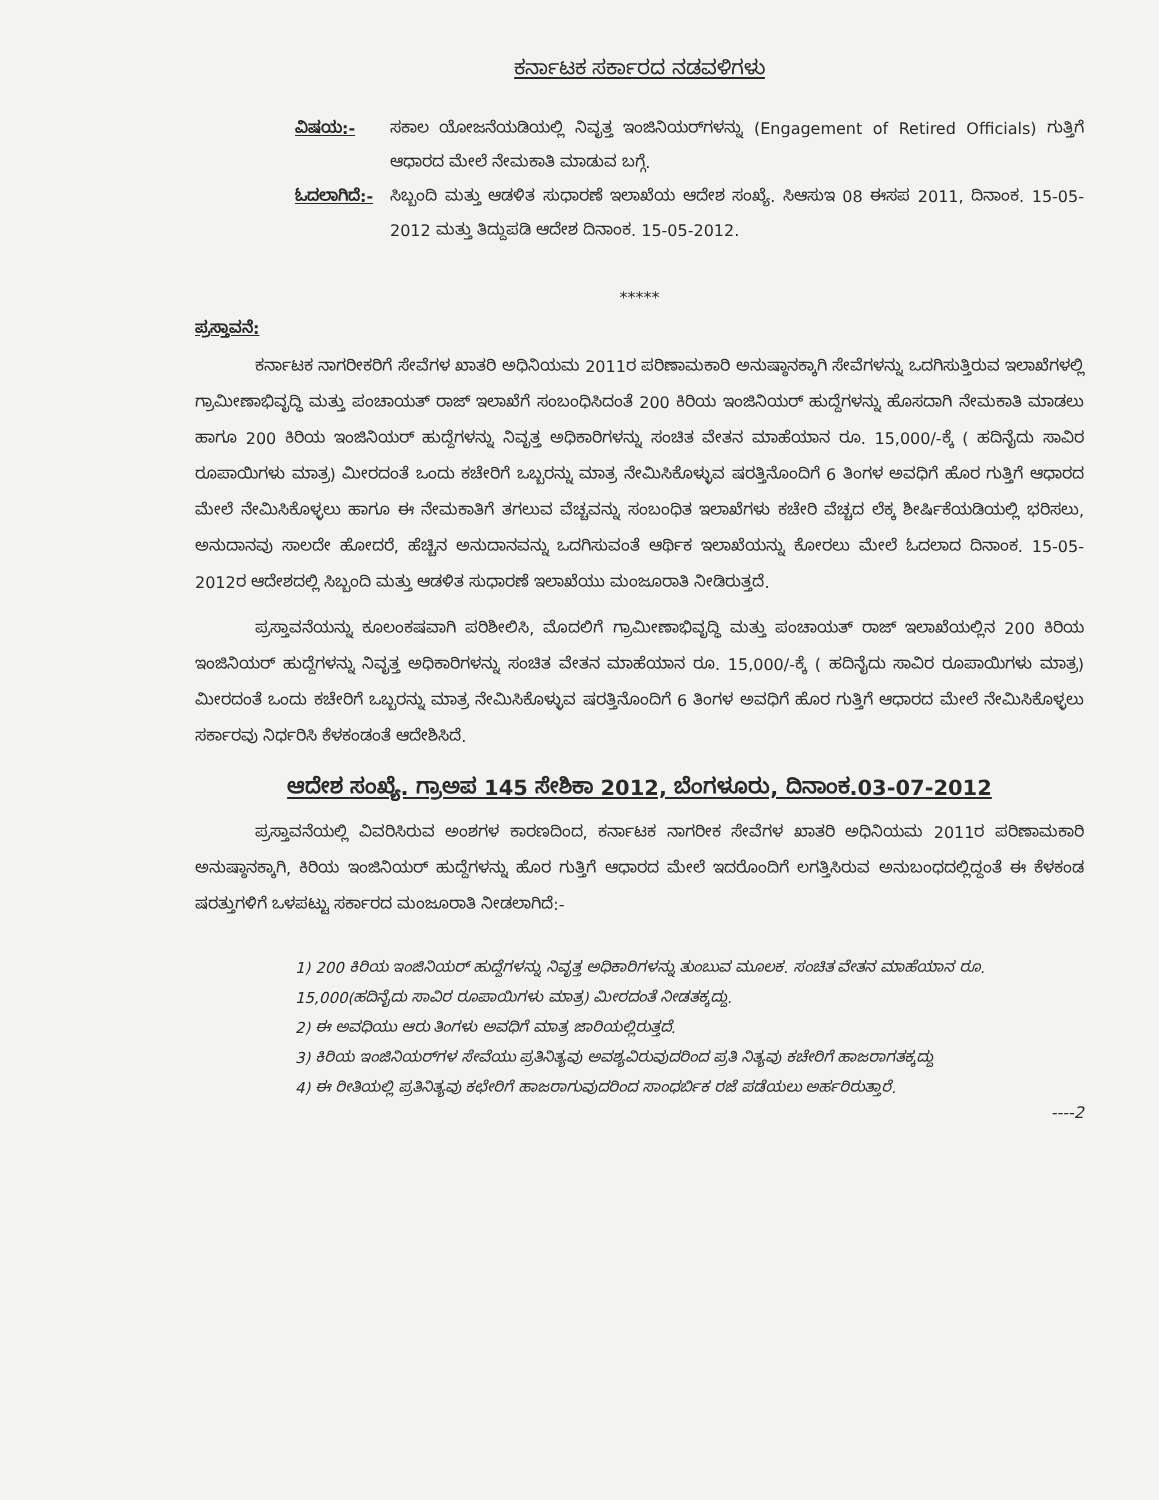ಕರ್ನಾಟಕ ಸರ್ಕಾರದ ನಡವಳಿಗಳು
ವಿಷಯ:- ಸಕಾಲ ಯೋಜನೆಯಡಿಯಲ್ಲಿ ನಿವೃತ್ತ ಇಂಜಿನಿಯರ್‌ಗಳನ್ನು (Engagement of Retired Officials) ಗುತ್ತಿಗೆ ಆಧಾರದ ಮೇಲೆ ನೇಮಕಾತಿ ಮಾಡುವ ಬಗ್ಗೆ.
ಓದಲಾಗಿದೆ:-
ಸಿಬ್ಬಂದಿ ಮತ್ತು ಆಡಳಿತ ಸುಧಾರಣೆ ಇಲಾಖೆಯ ಆದೇಶ ಸಂಖ್ಯೆ. ಸಿಆಸುಇ 08 ಈಸಪ 2011, ದಿನಾಂಕ. 15-05-2012 ಮತ್ತು ತಿದ್ದುಪಡಿ ಆದೇಶ ದಿನಾಂಕ. 15-05-2012.
*****
ಪ್ರಸ್ತಾವನೆ:
ಕರ್ನಾಟಕ ನಾಗರೀಕರಿಗೆ ಸೇವೆಗಳ ಖಾತರಿ ಅಧಿನಿಯಮ 2011ರ ಪರಿಣಾಮಕಾರಿ ಅನುಷ್ಠಾನಕ್ಕಾಗಿ ಸೇವೆಗಳನ್ನು ಒದಗಿಸುತ್ತಿರುವ ಇಲಾಖೆಗಳಲ್ಲಿ ಗ್ರಾಮೀಣಾಭಿವೃದ್ಧಿ ಮತ್ತು ಪಂಚಾಯತ್ ರಾಜ್ ಇಲಾಖೆಗೆ ಸಂಬಂಧಿಸಿದಂತೆ 200 ಕಿರಿಯ ಇಂಜಿನಿಯರ್ ಹುದ್ದೆಗಳನ್ನು ಹೊಸದಾಗಿ ನೇಮಕಾತಿ ಮಾಡಲು ಹಾಗೂ 200 ಕಿರಿಯ ಇಂಜಿನಿಯರ್ ಹುದ್ದೆಗಳನ್ನು ನಿವೃತ್ತ ಅಧಿಕಾರಿಗಳನ್ನು ಸಂಚಿತ ವೇತನ ಮಾಹೆಯಾನ ರೂ. 15,000/-ಕ್ಕೆ ( ಹದಿನೈದು ಸಾವಿರ ರೂಪಾಯಿಗಳು ಮಾತ್ರ) ಮೀರದಂತೆ ಒಂದು ಕಚೇರಿಗೆ ಒಬ್ಬರನ್ನು ಮಾತ್ರ ನೇಮಿಸಿಕೊಳ್ಳುವ ಷರತ್ತಿನೊಂದಿಗೆ 6 ತಿಂಗಳ ಅವಧಿಗೆ ಹೊರ ಗುತ್ತಿಗೆ ಆಧಾರದ ಮೇಲೆ ನೇಮಿಸಿಕೊಳ್ಳಲು ಹಾಗೂ ಈ ನೇಮಕಾತಿಗೆ ತಗಲುವ ವೆಚ್ಚವನ್ನು ಸಂಬಂಧಿತ ಇಲಾಖೆಗಳು ಕಚೇರಿ ವೆಚ್ಚದ ಲೆಕ್ಕ ಶೀರ್ಷಿಕೆಯಡಿಯಲ್ಲಿ ಭರಿಸಲು, ಅನುದಾನವು ಸಾಲದೇ ಹೋದರೆ, ಹೆಚ್ಚಿನ ಅನುದಾನವನ್ನು ಒದಗಿಸುವಂತೆ ಆರ್ಥಿಕ ಇಲಾಖೆಯನ್ನು ಕೋರಲು ಮೇಲೆ ಓದಲಾದ ದಿನಾಂಕ. 15-05-2012ರ ಆದೇಶದಲ್ಲಿ ಸಿಬ್ಬಂದಿ ಮತ್ತು ಆಡಳಿತ ಸುಧಾರಣೆ ಇಲಾಖೆಯು ಮಂಜೂರಾತಿ ನೀಡಿರುತ್ತದೆ.
ಪ್ರಸ್ತಾವನೆಯನ್ನು ಕೂಲಂಕಷವಾಗಿ ಪರಿಶೀಲಿಸಿ, ಮೊದಲಿಗೆ ಗ್ರಾಮೀಣಾಭಿವೃದ್ಧಿ ಮತ್ತು ಪಂಚಾಯತ್ ರಾಜ್ ಇಲಾಖೆಯಲ್ಲಿನ 200 ಕಿರಿಯ ಇಂಜಿನಿಯರ್ ಹುದ್ದೆಗಳನ್ನು ನಿವೃತ್ತ ಅಧಿಕಾರಿಗಳನ್ನು ಸಂಚಿತ ವೇತನ ಮಾಹೆಯಾನ ರೂ. 15,000/-ಕ್ಕೆ ( ಹದಿನೈದು ಸಾವಿರ ರೂಪಾಯಿಗಳು ಮಾತ್ರ) ಮೀರದಂತೆ ಒಂದು ಕಚೇರಿಗೆ ಒಬ್ಬರನ್ನು ಮಾತ್ರ ನೇಮಿಸಿಕೊಳ್ಳುವ ಷರತ್ತಿನೊಂದಿಗೆ 6 ತಿಂಗಳ ಅವಧಿಗೆ ಹೊರ ಗುತ್ತಿಗೆ ಆಧಾರದ ಮೇಲೆ ನೇಮಿಸಿಕೊಳ್ಳಲು ಸರ್ಕಾರವು ನಿರ್ಧರಿಸಿ ಕೆಳಕಂಡಂತೆ ಆದೇಶಿಸಿದೆ.
ಆದೇಶ ಸಂಖ್ಯೆ. ಗ್ರಾಅಪ 145 ಸೇಶಿಕಾ 2012, ಬೆಂಗಳೂರು, ದಿನಾಂಕ.03-07-2012
ಪ್ರಸ್ತಾವನೆಯಲ್ಲಿ ವಿವರಿಸಿರುವ ಅಂಶಗಳ ಕಾರಣದಿಂದ, ಕರ್ನಾಟಕ ನಾಗರೀಕ ಸೇವೆಗಳ ಖಾತರಿ ಅಧಿನಿಯಮ 2011ರ ಪರಿಣಾಮಕಾರಿ ಅನುಷ್ಠಾನಕ್ಕಾಗಿ, ಕಿರಿಯ ಇಂಜಿನಿಯರ್ ಹುದ್ದೆಗಳನ್ನು ಹೊರ ಗುತ್ತಿಗೆ ಆಧಾರದ ಮೇಲೆ ಇದರೊಂದಿಗೆ ಲಗತ್ತಿಸಿರುವ ಅನುಬಂಧದಲ್ಲಿದ್ದಂತೆ ಈ ಕೆಳಕಂಡ ಷರತ್ತುಗಳಿಗೆ ಒಳಪಟ್ಟು ಸರ್ಕಾರದ ಮಂಜೂರಾತಿ ನೀಡಲಾಗಿದೆ:-
1) 200 ಕಿರಿಯ ಇಂಜಿನಿಯರ್ ಹುದ್ದೆಗಳನ್ನು ನಿವೃತ್ತ ಅಧಿಕಾರಿಗಳನ್ನು ತುಂಬುವ ಮೂಲಕ. ಸಂಚಿತ ವೇತನ ಮಾಹೆಯಾನ ರೂ. 15,000(ಹದಿನೈದು ಸಾವಿರ ರೂಪಾಯಿಗಳು ಮಾತ್ರ) ಮೀರದಂತೆ ನೀಡತಕ್ಕದ್ದು.
2) ಈ ಅವಧಿಯು ಆರು ತಿಂಗಳು ಅವಧಿಗೆ ಮಾತ್ರ ಜಾರಿಯಲ್ಲಿರುತ್ತದೆ.
3) ಕಿರಿಯ ಇಂಜಿನಿಯರ್‌ಗಳ ಸೇವೆಯು ಪ್ರತಿನಿತ್ಯವು ಅವಶ್ಯವಿರುವುದರಿಂದ ಪ್ರತಿ ನಿತ್ಯವು ಕಚೇರಿಗೆ ಹಾಜರಾಗತಕ್ಕದ್ದು
4) ಈ ರೀತಿಯಲ್ಲಿ ಪ್ರತಿನಿತ್ಯವು ಕಛೇರಿಗೆ ಹಾಜರಾಗುವುದರಿಂದ ಸಾಂಧರ್ಬಿಕ ರಜೆ ಪಡೆಯಲು ಅರ್ಹರಿರುತ್ತಾರೆ.
----2